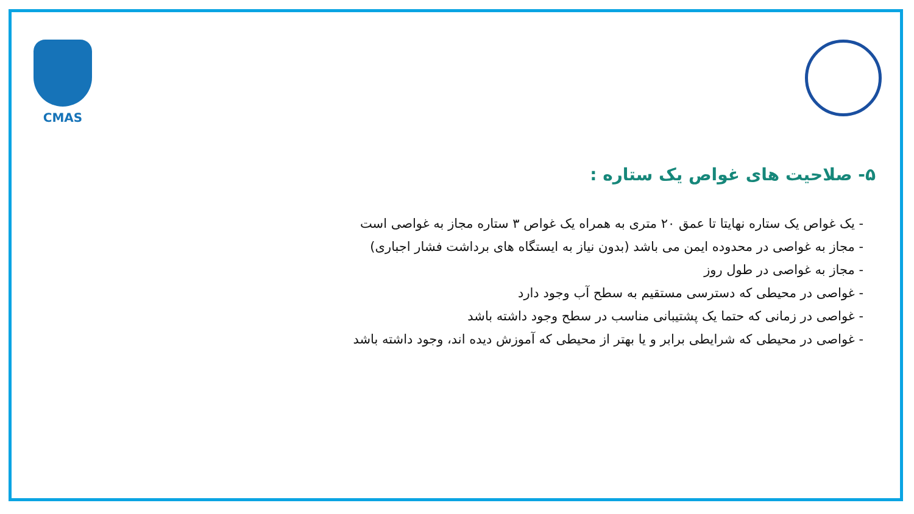CMAS
۵- صلاحیت های غواص یک ستاره :
- یک غواص یک ستاره نهایتا تا عمق ۲۰ متری به همراه یک غواص ۳ ستاره مجاز به غواصی است
- مجاز به غواصی در محدوده ایمن می باشد (بدون نیاز به ایستگاه های برداشت فشار اجباری)
- مجاز به غواصی در طول روز
- غواصی در محیطی که دسترسی مستقیم به سطح آب وجود دارد
- غواصی در زمانی که حتما یک پشتیبانی مناسب در سطح وجود داشته باشد
- غواصی در محیطی که شرایطی برابر و یا بهتر از محیطی که آموزش دیده اند، وجود داشته باشد